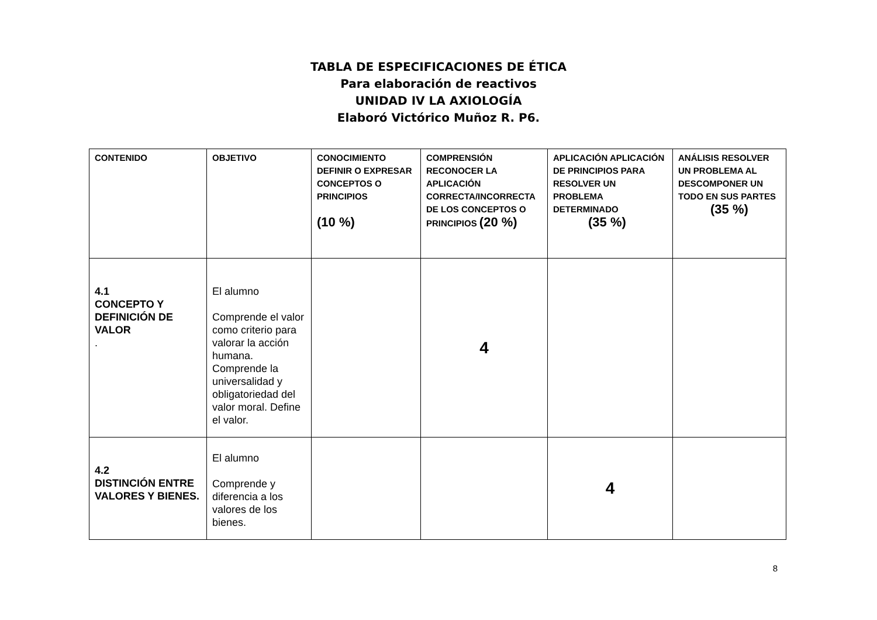TABLA DE ESPECIFICACIONES DE ÉTICA
Para elaboración de reactivos
UNIDAD IV LA AXIOLOGÍA
Elaboró Victórico Muñoz R. P6.
| CONTENIDO | OBJETIVO | CONOCIMIENTO DEFINIR O EXPRESAR CONCEPTOS O PRINCIPIOS (10 %) | COMPRENSIÓN RECONOCER LA APLICACIÓN CORRECTA/INCORRECTA DE LOS CONCEPTOS O PRINCIPIOS (20 %) | APLICACIÓN APLICACIÓN DE PRINCIPIOS PARA RESOLVER UN PROBLEMA DETERMINADO (35 %) | ANÁLISIS RESOLVER UN PROBLEMA AL DESCOMPONER UN TODO EN SUS PARTES (35 %) |
| --- | --- | --- | --- | --- | --- |
| 4.1 CONCEPTO Y DEFINICIÓN DE VALOR . | El alumno Comprende el valor como criterio para valorar la acción humana. Comprende la universalidad y obligatoriedad del valor moral. Define el valor. | | 4 | | |
| 4.2 DISTINCIÓN ENTRE VALORES Y BIENES. | El alumno Comprende y diferencia a los valores de los bienes. | | | 4 | |
8